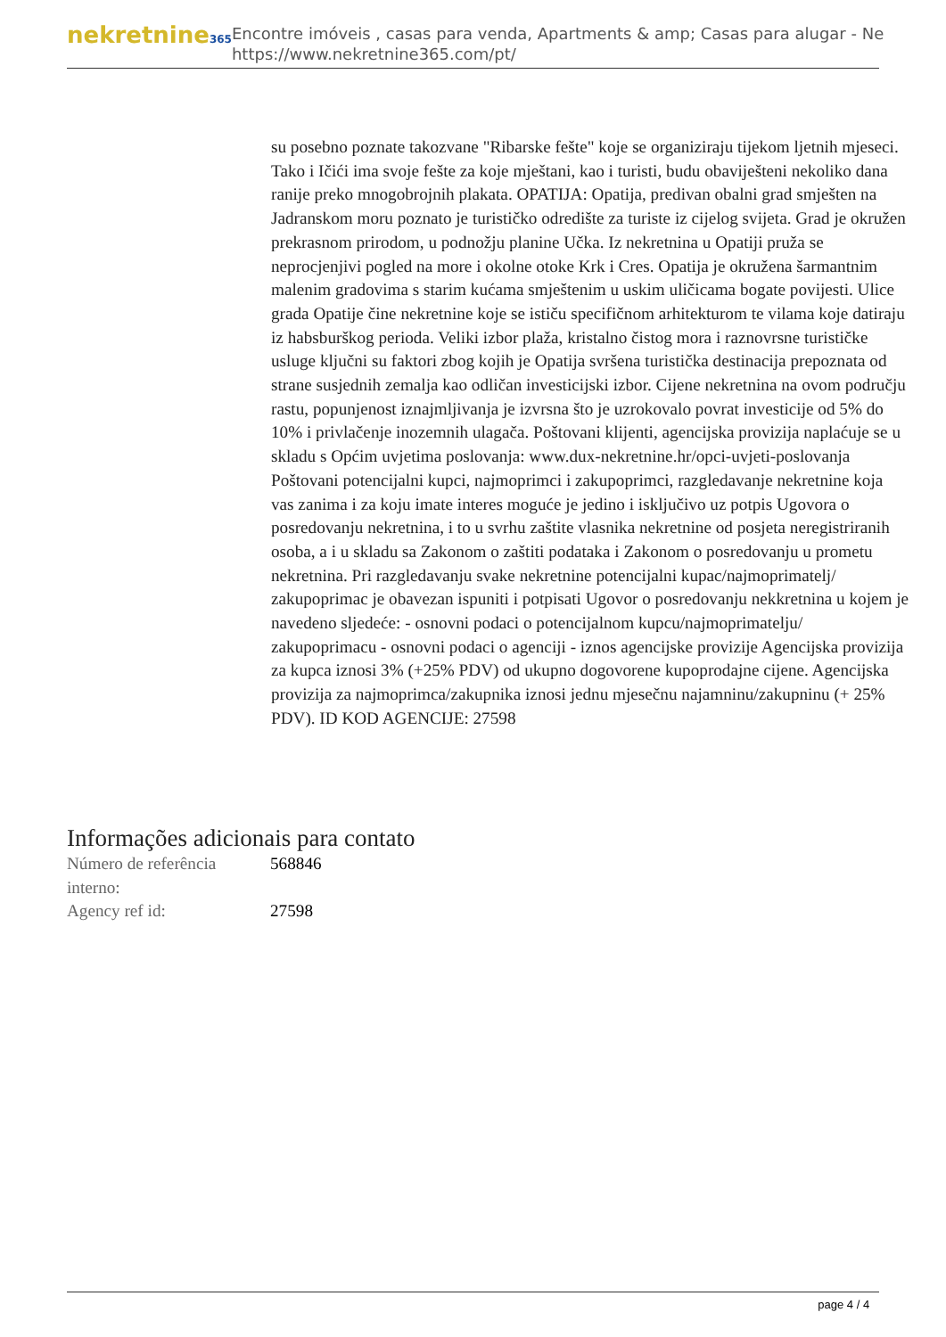nekretnine365
Encontre imóveis , casas para venda, Apartments & amp; Casas para alugar - Ne
https://www.nekretnine365.com/pt/
su posebno poznate takozvane "Ribarske fešte" koje se organiziraju tijekom ljetnih mjeseci. Tako i Ičići ima svoje fešte za koje mještani, kao i turisti, budu obaviješteni nekoliko dana ranije preko mnogobrojnih plakata. OPATIJA: Opatija, predivan obalni grad smješten na Jadranskom moru poznato je turističko odredište za turiste iz cijelog svijeta. Grad je okružen prekrasnom prirodom, u podnožju planine Učka. Iz nekretnina u Opatiji pruža se neprocjenjivi pogled na more i okolne otoke Krk i Cres. Opatija je okružena šarmantnim malenim gradovima s starim kućama smještenim u uskim uličicama bogate povijesti. Ulice grada Opatije čine nekretnine koje se ističu specifičnom arhitekturom te vilama koje datiraju iz habsburškog perioda. Veliki izbor plaža, kristalno čistog mora i raznovrsne turističke usluge ključni su faktori zbog kojih je Opatija svršena turistička destinacija prepoznata od strane susjednih zemalja kao odličan investicijski izbor. Cijene nekretnina na ovom području rastu, popunjenost iznajmljivanja je izvrsna što je uzrokovalo povrat investicije od 5% do 10% i privlačenje inozemnih ulagača. Poštovani klijenti, agencijska provizija naplaćuje se u skladu s Općim uvjetima poslovanja: www.dux-nekretnine.hr/opci-uvjeti-poslovanja Poštovani potencijalni kupci, najmoprimci i zakupoprimci, razgledavanje nekretnine koja vas zanima i za koju imate interes moguće je jedino i isključivo uz potpis Ugovora o posredovanju nekretnina, i to u svrhu zaštite vlasnika nekretnine od posjeta neregistriranih osoba, a i u skladu sa Zakonom o zaštiti podataka i Zakonom o posredovanju u prometu nekretnina. Pri razgledavanju svake nekretnine potencijalni kupac/najmoprimatelj/ zakupoprimac je obavezan ispuniti i potpisati Ugovor o posredovanju nekkretnina u kojem je navedeno sljedeće: - osnovni podaci o potencijalnom kupcu/najmoprimatelju/ zakupoprimacu - osnovni podaci o agenciji - iznos agencijske provizije Agencijska provizija za kupca iznosi 3% (+25% PDV) od ukupno dogovorene kupoprodajne cijene. Agencijska provizija za najmoprimca/zakupnika iznosi jednu mjesečnu najamninu/zakupninu (+ 25% PDV). ID KOD AGENCIJE: 27598
Informações adicionais para contato
| Número de referência interno: | 568846 |
| Agency ref id: | 27598 |
page 4 / 4